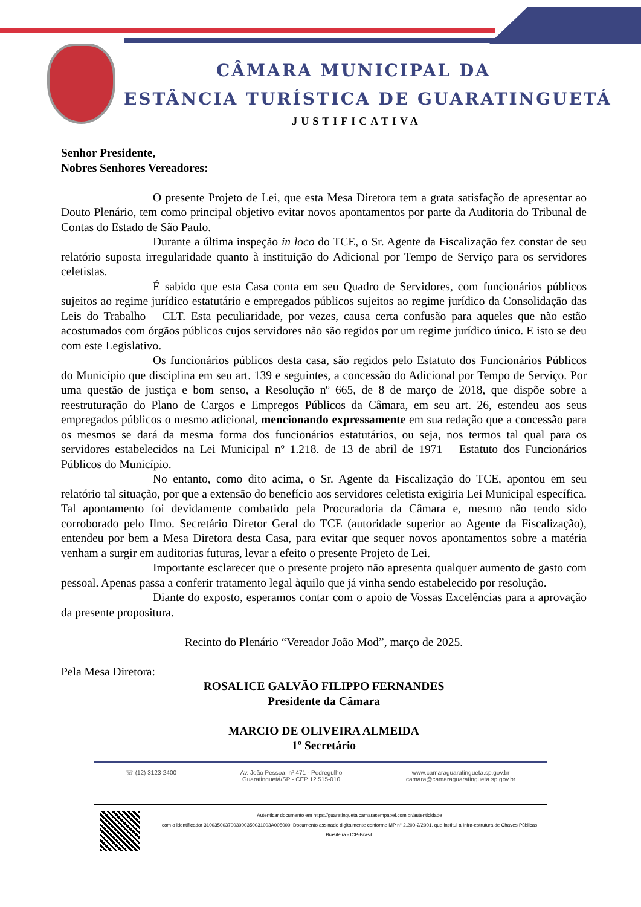CÂMARA MUNICIPAL DA
ESTÂNCIA TURÍSTICA DE GUARATINGUETÁ
JUSTIFICATIVA
Senhor Presidente,
Nobres Senhores Vereadores:
O presente Projeto de Lei, que esta Mesa Diretora tem a grata satisfação de apresentar ao Douto Plenário, tem como principal objetivo evitar novos apontamentos por parte da Auditoria do Tribunal de Contas do Estado de São Paulo.
Durante a última inspeção in loco do TCE, o Sr. Agente da Fiscalização fez constar de seu relatório suposta irregularidade quanto à instituição do Adicional por Tempo de Serviço para os servidores celetistas.
É sabido que esta Casa conta em seu Quadro de Servidores, com funcionários públicos sujeitos ao regime jurídico estatutário e empregados públicos sujeitos ao regime jurídico da Consolidação das Leis do Trabalho – CLT. Esta peculiaridade, por vezes, causa certa confusão para aqueles que não estão acostumados com órgãos públicos cujos servidores não são regidos por um regime jurídico único. E isto se deu com este Legislativo.
Os funcionários públicos desta casa, são regidos pelo Estatuto dos Funcionários Públicos do Município que disciplina em seu art. 139 e seguintes, a concessão do Adicional por Tempo de Serviço. Por uma questão de justiça e bom senso, a Resolução nº 665, de 8 de março de 2018, que dispõe sobre a reestruturação do Plano de Cargos e Empregos Públicos da Câmara, em seu art. 26, estendeu aos seus empregados públicos o mesmo adicional, mencionando expressamente em sua redação que a concessão para os mesmos se dará da mesma forma dos funcionários estatutários, ou seja, nos termos tal qual para os servidores estabelecidos na Lei Municipal nº 1.218. de 13 de abril de 1971 – Estatuto dos Funcionários Públicos do Município.
No entanto, como dito acima, o Sr. Agente da Fiscalização do TCE, apontou em seu relatório tal situação, por que a extensão do benefício aos servidores celetista exigiria Lei Municipal específica. Tal apontamento foi devidamente combatido pela Procuradoria da Câmara e, mesmo não tendo sido corroborado pelo Ilmo. Secretário Diretor Geral do TCE (autoridade superior ao Agente da Fiscalização), entendeu por bem a Mesa Diretora desta Casa, para evitar que sequer novos apontamentos sobre a matéria venham a surgir em auditorias futuras, levar a efeito o presente Projeto de Lei.
Importante esclarecer que o presente projeto não apresenta qualquer aumento de gasto com pessoal. Apenas passa a conferir tratamento legal àquilo que já vinha sendo estabelecido por resolução.
Diante do exposto, esperamos contar com o apoio de Vossas Excelências para a aprovação da presente propositura.
Recinto do Plenário “Vereador João Mod”, março de 2025.
Pela Mesa Diretora:
ROSALICE GALVÃO FILIPPO FERNANDES
Presidente da Câmara
MARCIO DE OLIVEIRA ALMEIDA
1º Secretário
☏ (12) 3123-2400 Av. João Pessoa, nº 471 - Pedregulho
Guaratinguetá/SP - CEP 12.515-010 www.camaraguaratingueta.sp.gov.br
camara@camaraguaratingueta.sp.gov.br
Autenticar documento em https://guaratingueta.camarasempapel.com.br/autenticidade
com o identificador 3100350037003000350031003A005000, Documento assinado digitalmente conforme MP n° 2.200-2/2001, que institui a Infra-estrutura de Chaves Públicas Brasileira - ICP-Brasil.